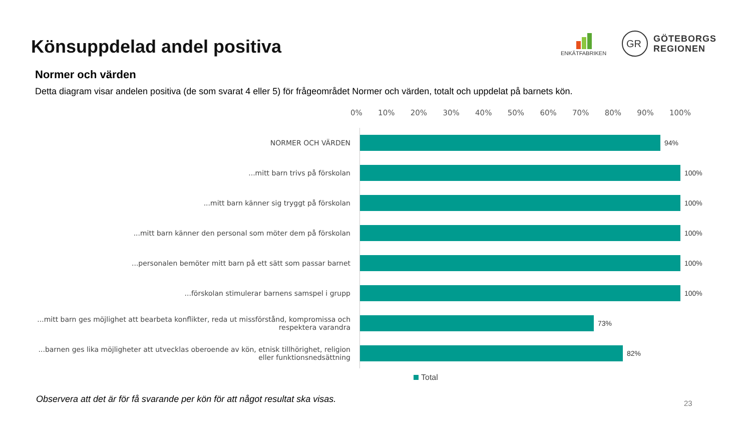Könsuppdelad andel positiva
ENKÄTFABRIKEN
GR
GÖTEBORGS
REGIONEN
Normer och värden
Detta diagram visar andelen positiva (de som svarat 4 eller 5) för frågeområdet Normer och värden, totalt och uppdelat på barnets kön.
0% 10% 20% 30% 40% 50% 60% 70% 80% 90% 100%
NORMER OCH VÄRDEN
94%
...mitt barn trivs på förskolan
100%
...mitt barn känner sig tryggt på förskolan
100%
...mitt barn känner den personal som möter dem på förskolan
100%
...personalen bemöter mitt barn på ett sätt som passar barnet
100%
...förskolan stimulerar barnens samspel i grupp
100%
...mitt barn ges möjlighet att bearbeta konflikter, reda ut missförstånd, kompromissa och respektera varandra
73%
...barnen ges lika möjligheter att utvecklas oberoende av kön, etnisk tillhörighet, religion eller funktionsnedsättning
82%
Total
Observera att det är för få svarande per kön för att något resultat ska visas.
23